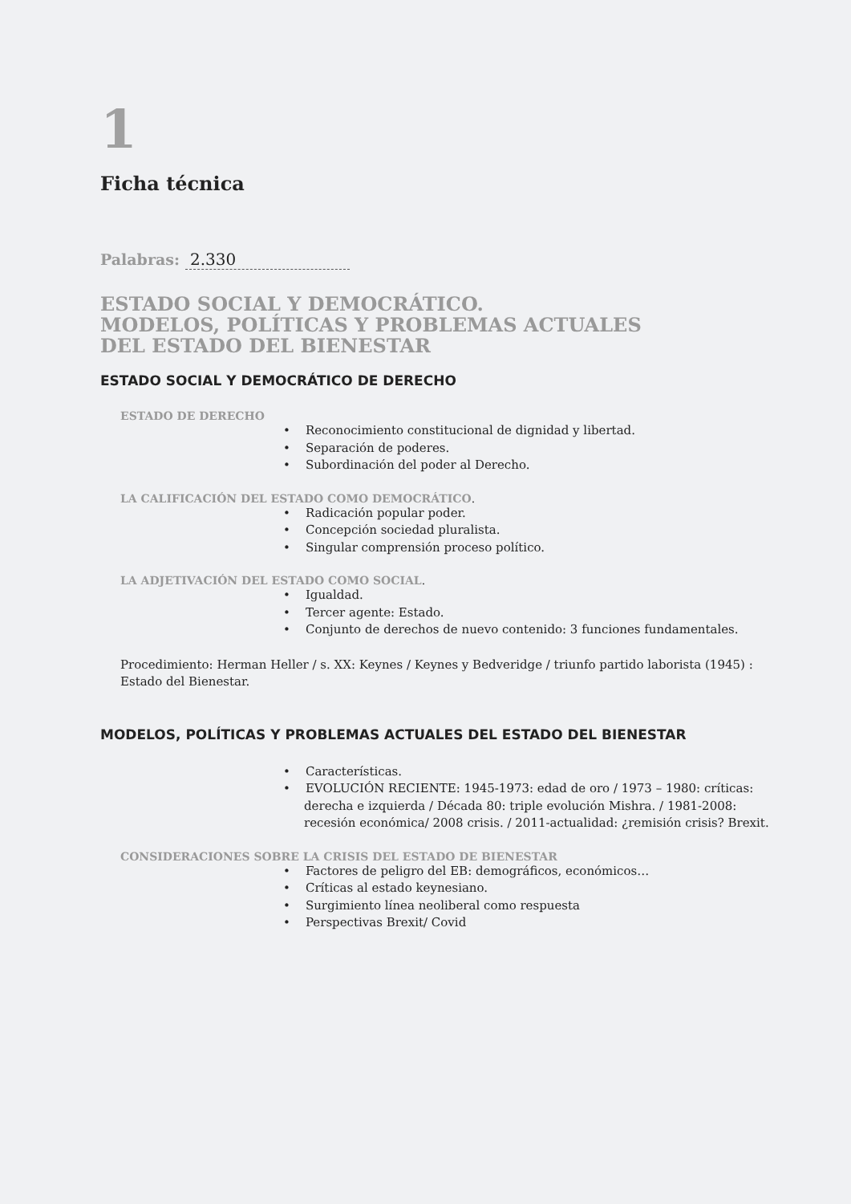1
Ficha técnica
Palabras: 2.330
ESTADO SOCIAL Y DEMOCRÁTICO.
MODELOS, POLÍTICAS Y PROBLEMAS ACTUALES
DEL ESTADO DEL BIENESTAR
ESTADO SOCIAL Y DEMOCRÁTICO DE DERECHO
ESTADO DE DERECHO
• Reconocimiento constitucional de dignidad y libertad.
• Separación de poderes.
• Subordinación del poder al Derecho.
LA CALIFICACIÓN DEL ESTADO COMO DEMOCRÁTICO.
• Radicación popular poder.
• Concepción sociedad pluralista.
• Singular comprensión proceso político.
LA ADJETIVACIÓN DEL ESTADO COMO SOCIAL.
• Igualdad.
• Tercer agente: Estado.
• Conjunto de derechos de nuevo contenido: 3 funciones fundamentales.
Procedimiento: Herman Heller / s. XX: Keynes / Keynes y Bedveridge / triunfo partido laborista (1945) :
Estado del Bienestar.
MODELOS, POLÍTICAS Y PROBLEMAS ACTUALES DEL ESTADO DEL BIENESTAR
• Características.
• EVOLUCIÓN RECIENTE: 1945-1973: edad de oro / 1973 – 1980: críticas: derecha e izquierda / Década 80: triple evolución Mishra. / 1981-2008: recesión económica/ 2008 crisis. / 2011-actualidad: ¿remisión crisis? Brexit.
CONSIDERACIONES SOBRE LA CRISIS DEL ESTADO DE BIENESTAR
• Factores de peligro del EB: demográficos, económicos…
• Críticas al estado keynesiano.
• Surgimiento línea neoliberal como respuesta
• Perspectivas Brexit/ Covid